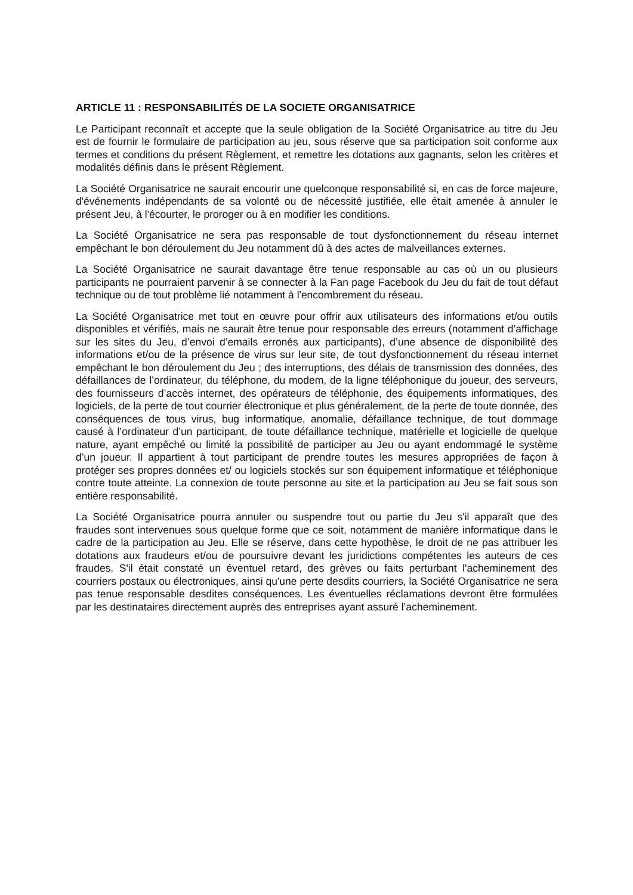ARTICLE 11 : RESPONSABILITÉS DE LA SOCIETE ORGANISATRICE
Le Participant reconnaît et accepte que la seule obligation de la Société Organisatrice au titre du Jeu est de fournir le formulaire de participation au jeu, sous réserve que sa participation soit conforme aux termes et conditions du présent Règlement, et remettre les dotations aux gagnants, selon les critères et modalités définis dans le présent Règlement.
La Société Organisatrice ne saurait encourir une quelconque responsabilité si, en cas de force majeure, d'événements indépendants de sa volonté ou de nécessité justifiée, elle était amenée à annuler le présent Jeu, à l'écourter, le proroger ou à en modifier les conditions.
La Société Organisatrice ne sera pas responsable de tout dysfonctionnement du réseau internet empêchant le bon déroulement du Jeu notamment dû à des actes de malveillances externes.
La Société Organisatrice ne saurait davantage être tenue responsable au cas où un ou plusieurs participants ne pourraient parvenir à se connecter à la Fan page Facebook du Jeu du fait de tout défaut technique ou de tout problème lié notamment à l'encombrement du réseau.
La Société Organisatrice met tout en œuvre pour offrir aux utilisateurs des informations et/ou outils disponibles et vérifiés, mais ne saurait être tenue pour responsable des erreurs (notamment d’affichage sur les sites du Jeu, d’envoi d’emails erronés aux participants), d’une absence de disponibilité des informations et/ou de la présence de virus sur leur site, de tout dysfonctionnement du réseau internet empêchant le bon déroulement du Jeu ; des interruptions, des délais de transmission des données, des défaillances de l’ordinateur, du téléphone, du modem, de la ligne téléphonique du joueur, des serveurs, des fournisseurs d’accès internet, des opérateurs de téléphonie, des équipements informatiques, des logiciels, de la perte de tout courrier électronique et plus généralement, de la perte de toute donnée, des conséquences de tous virus, bug informatique, anomalie, défaillance technique, de tout dommage causé à l’ordinateur d’un participant, de toute défaillance technique, matérielle et logicielle de quelque nature, ayant empêché ou limité la possibilité de participer au Jeu ou ayant endommagé le système d’un joueur. Il appartient à tout participant de prendre toutes les mesures appropriées de façon à protéger ses propres données et/ ou logiciels stockés sur son équipement informatique et téléphonique contre toute atteinte. La connexion de toute personne au site et la participation au Jeu se fait sous son entière responsabilité.
La Société Organisatrice pourra annuler ou suspendre tout ou partie du Jeu s'il apparaît que des fraudes sont intervenues sous quelque forme que ce soit, notamment de manière informatique dans le cadre de la participation au Jeu. Elle se réserve, dans cette hypothèse, le droit de ne pas attribuer les dotations aux fraudeurs et/ou de poursuivre devant les juridictions compétentes les auteurs de ces fraudes. S'il était constaté un éventuel retard, des grèves ou faits perturbant l'acheminement des courriers postaux ou électroniques, ainsi qu'une perte desdits courriers, la Société Organisatrice ne sera pas tenue responsable desdites conséquences. Les éventuelles réclamations devront être formulées par les destinataires directement auprès des entreprises ayant assuré l’acheminement.